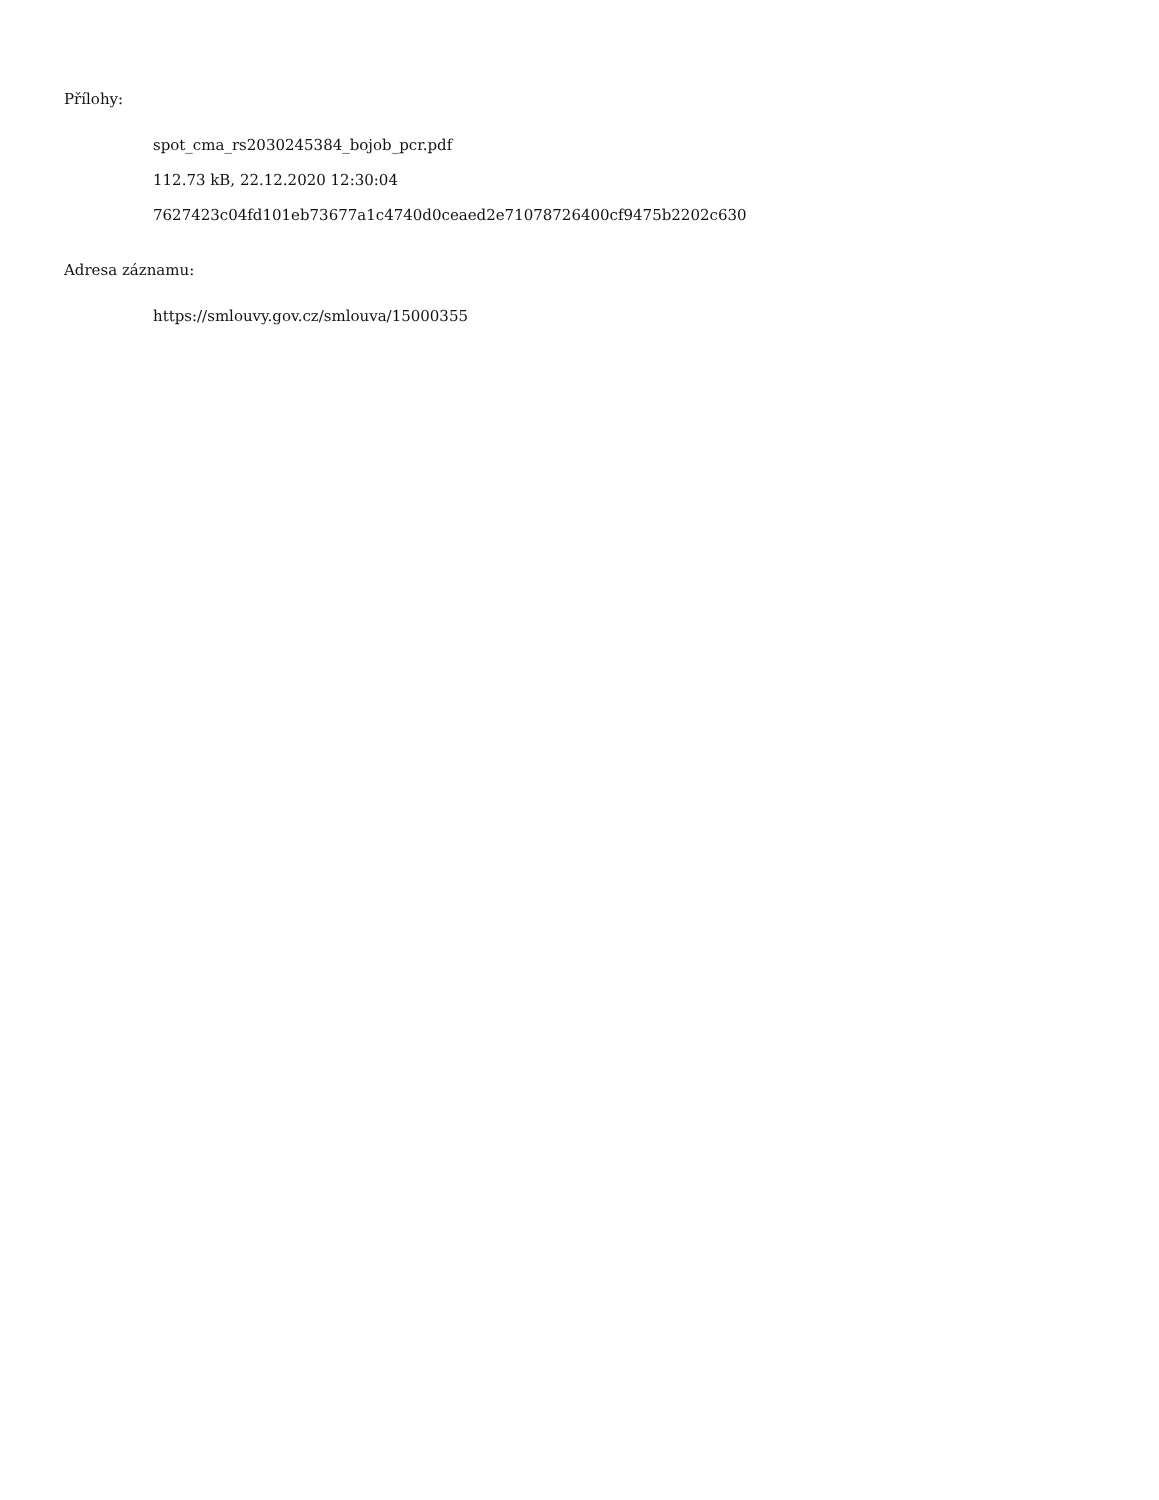Přílohy:
spot_cma_rs2030245384_bojob_pcr.pdf
112.73 kB, 22.12.2020 12:30:04
7627423c04fd101eb73677a1c4740d0ceaed2e71078726400cf9475b2202c630
Adresa záznamu:
https://smlouvy.gov.cz/smlouva/15000355